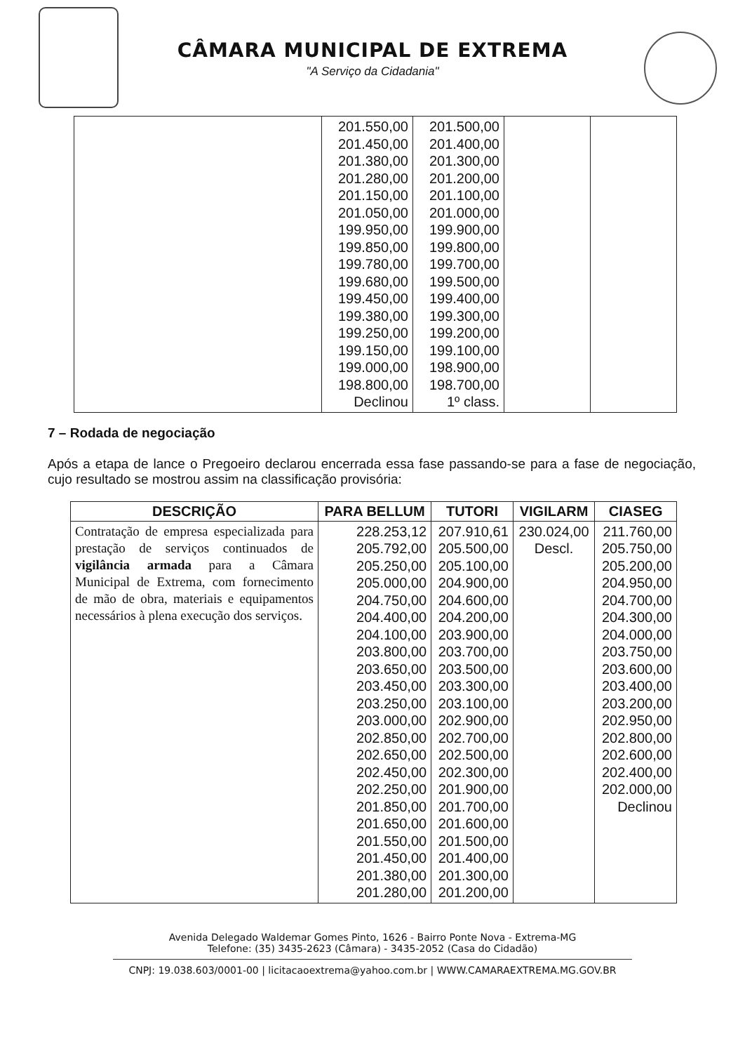CÂMARA MUNICIPAL DE EXTREMA
"A Serviço da Cidadania"
| | 201.550,00 201.450,00 201.380,00 201.280,00 201.150,00 201.050,00 199.950,00 199.850,00 199.780,00 199.680,00 199.450,00 199.380,00 199.250,00 199.150,00 199.000,00 198.800,00 Declinou | 201.500,00 201.400,00 201.300,00 201.200,00 201.100,00 201.000,00 199.900,00 199.800,00 199.700,00 199.500,00 199.400,00 199.300,00 199.200,00 199.100,00 198.900,00 198.700,00 1º class. | | |
7 – Rodada de negociação
Após a etapa de lance o Pregoeiro declarou encerrada essa fase passando-se para a fase de negociação, cujo resultado se mostrou assim na classificação provisória:
| DESCRIÇÃO | PARA BELLUM | TUTORI | VIGILARM | CIASEG |
| --- | --- | --- | --- | --- |
| Contratação de empresa especializada para prestação de serviços continuados de vigilância armada para a Câmara Municipal de Extrema, com fornecimento de mão de obra, materiais e equipamentos necessários à plena execução dos serviços. | 228.253,12 205.792,00 205.250,00 205.000,00 204.750,00 204.400,00 204.100,00 203.800,00 203.650,00 203.450,00 203.250,00 203.000,00 202.850,00 202.650,00 202.450,00 202.250,00 201.850,00 201.650,00 201.550,00 201.450,00 201.380,00 201.280,00 | 207.910,61 205.500,00 205.100,00 204.900,00 204.600,00 204.200,00 203.900,00 203.700,00 203.500,00 203.300,00 203.100,00 202.900,00 202.700,00 202.500,00 202.300,00 201.900,00 201.700,00 201.600,00 201.500,00 201.400,00 201.300,00 201.200,00 | 230.024,00 Descl. | 211.760,00 205.750,00 205.200,00 204.950,00 204.700,00 204.300,00 204.000,00 203.750,00 203.600,00 203.400,00 203.200,00 202.950,00 202.800,00 202.600,00 202.400,00 202.000,00 Declinou |
Avenida Delegado Waldemar Gomes Pinto, 1626 - Bairro Ponte Nova - Extrema-MG
Telefone: (35) 3435-2623 (Câmara) - 3435-2052 (Casa do Cidadão)
CNPJ: 19.038.603/0001-00 | licitacaoextrema@yahoo.com.br | WWW.CAMARAEXTREMA.MG.GOV.BR